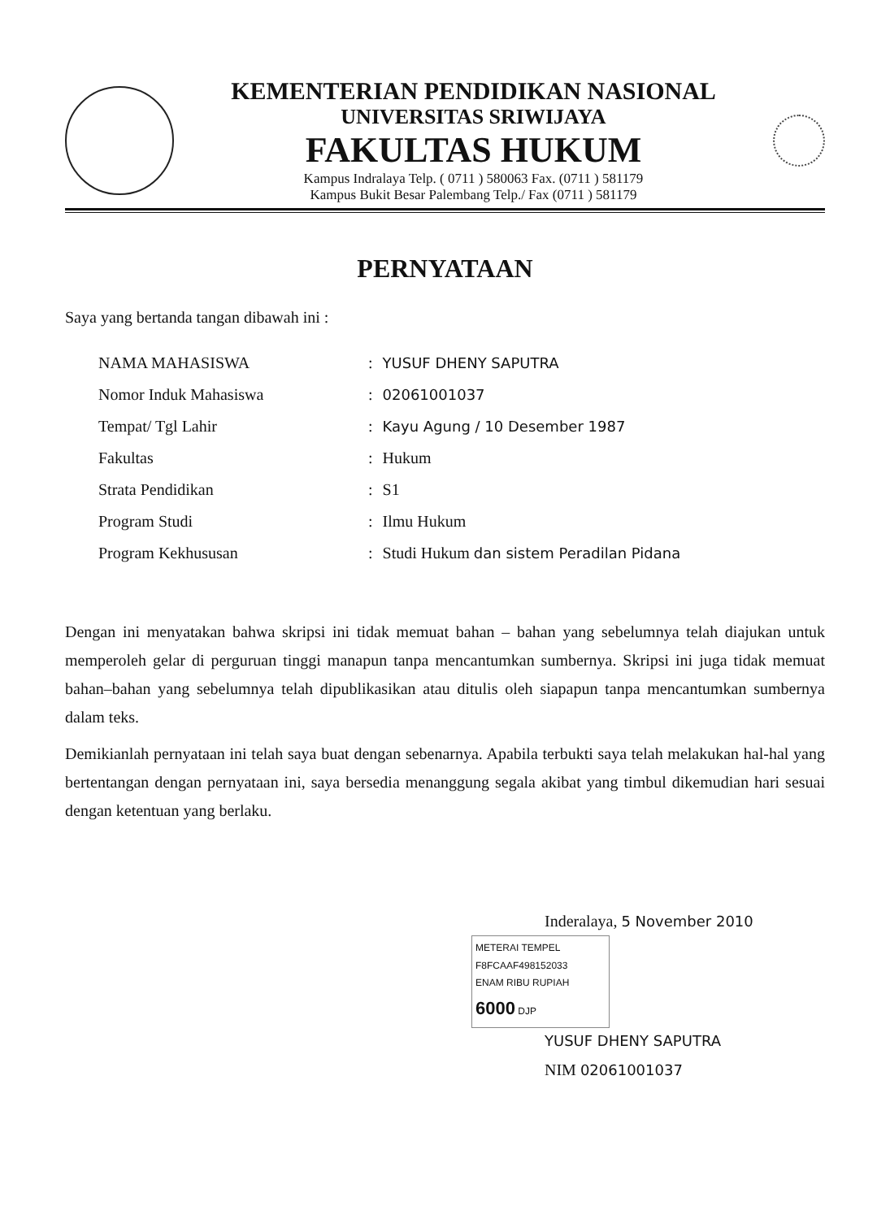KEMENTERIAN PENDIDIKAN NASIONAL
UNIVERSITAS SRIWIJAYA
FAKULTAS HUKUM
Kampus Indralaya Telp. ( 0711 ) 580063 Fax. (0711 ) 581179
Kampus Bukit Besar Palembang Telp./ Fax (0711 ) 581179
PERNYATAAN
Saya yang bertanda tangan dibawah ini :
| NAMA MAHASISWA | : | YUSUF DHENY SAPUTRA |
| Nomor Induk Mahasiswa | : | 02061001037 |
| Tempat/ Tgl Lahir | : | Kayu Agung / 10 Desember 1987 |
| Fakultas | : | Hukum |
| Strata Pendidikan | : | S1 |
| Program Studi | : | Ilmu Hukum |
| Program Kekhususan | : | Studi Hukum dan sistem Peradilan Pidana |
Dengan ini menyatakan bahwa skripsi ini tidak memuat bahan – bahan yang sebelumnya telah diajukan untuk memperoleh gelar di perguruan tinggi manapun tanpa mencantumkan sumbernya. Skripsi ini juga tidak memuat bahan–bahan yang sebelumnya telah dipublikasikan atau ditulis oleh siapapun tanpa mencantumkan sumbernya dalam teks.
Demikianlah pernyataan ini telah saya buat dengan sebenarnya. Apabila terbukti saya telah melakukan hal-hal yang bertentangan dengan pernyataan ini, saya bersedia menanggung segala akibat yang timbul dikemudian hari sesuai dengan ketentuan yang berlaku.
Inderalaya, 5 November 2010
METERAI TEMPEL
F8FCAAF498152033
ENAM RIBU RUPIAH
6000 DJP
YUSUF DHENY SAPUTRA
NIM 02061001037